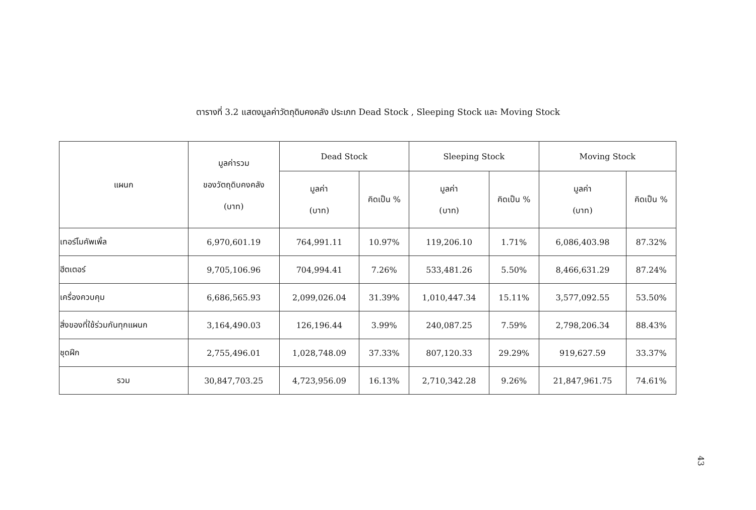ตารางที่ 3.2 แสดงมูลค่าวัตถุดิบคงคลัง ประเภท Dead Stock , Sleeping Stock และ Moving Stock
| แผนก | มูลค่ารวม ของวัตถุดิบคงคลัง (บาท) | Dead Stock | | Sleeping Stock | | Moving Stock | |
| --- | --- | --- | --- | --- | --- | --- | --- |
| | | มูลค่า (บาท) | คิดเป็น % | มูลค่า (บาท) | คิดเป็น % | มูลค่า (บาท) | คิดเป็น % |
| เทอร์โมคัพเพิ้ล | 6,970,601.19 | 764,991.11 | 10.97% | 119,206.10 | 1.71% | 6,086,403.98 | 87.32% |
| ฮีตเตอร์ | 9,705,106.96 | 704,994.41 | 7.26% | 533,481.26 | 5.50% | 8,466,631.29 | 87.24% |
| เครื่องควบคุม | 6,686,565.93 | 2,099,026.04 | 31.39% | 1,010,447.34 | 15.11% | 3,577,092.55 | 53.50% |
| สิ่งของที่ใช้ร่วมกันทุกแผนก | 3,164,490.03 | 126,196.44 | 3.99% | 240,087.25 | 7.59% | 2,798,206.34 | 88.43% |
| ชุดฝึก | 2,755,496.01 | 1,028,748.09 | 37.33% | 807,120.33 | 29.29% | 919,627.59 | 33.37% |
| รวม | 30,847,703.25 | 4,723,956.09 | 16.13% | 2,710,342.28 | 9.26% | 21,847,961.75 | 74.61% |
43